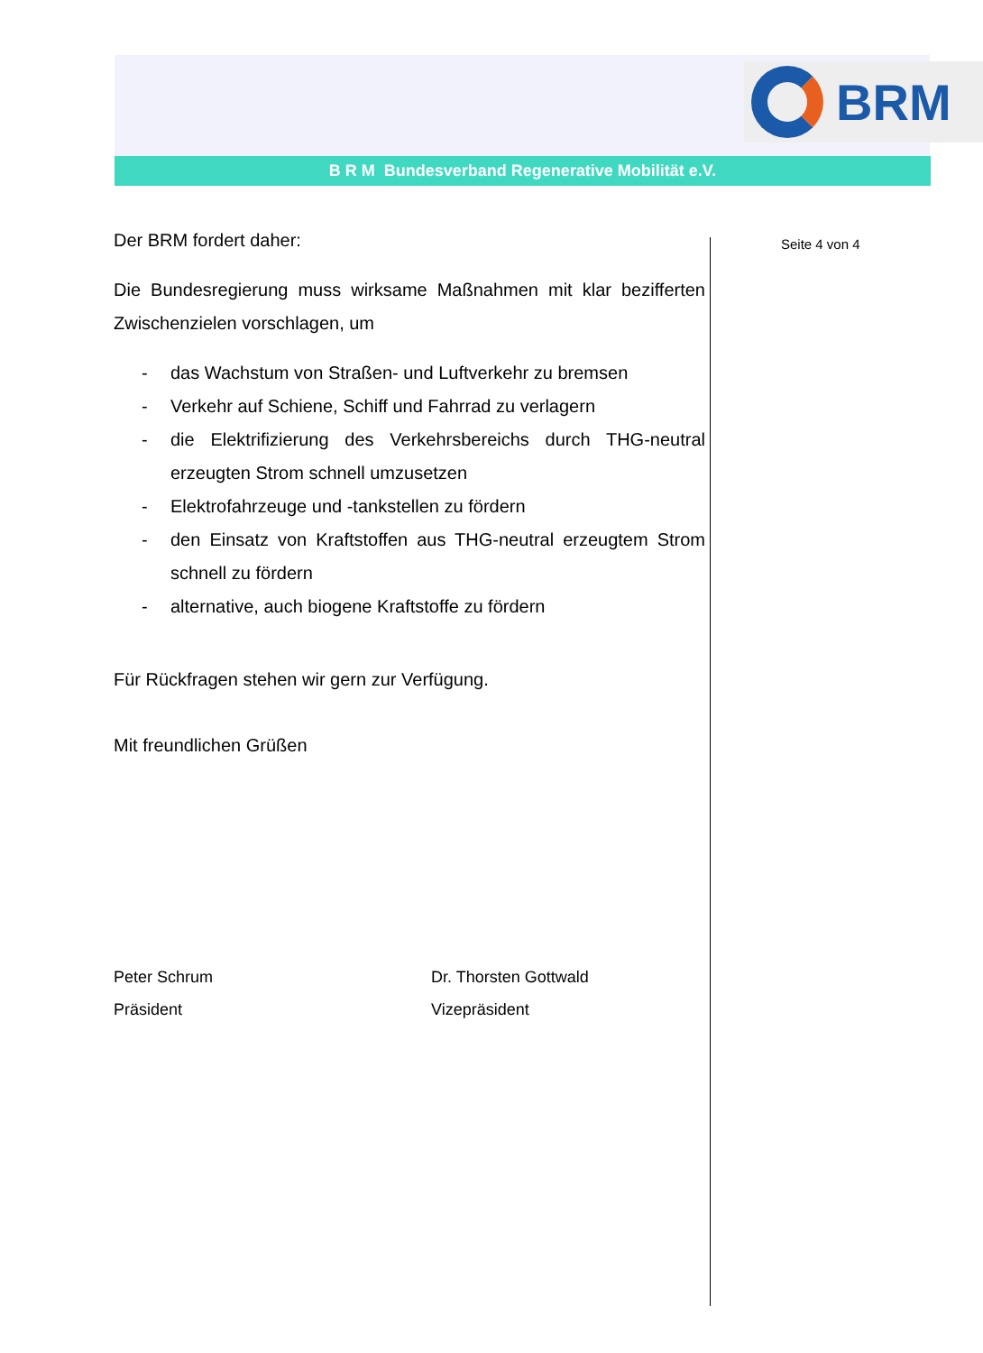BRM
B R M Bundesverband Regenerative Mobilität e.V.
Seite 4 von 4
Der BRM fordert daher:
Die Bundesregierung muss wirksame Maßnahmen mit klar bezifferten Zwischenzielen vorschlagen, um
- das Wachstum von Straßen- und Luftverkehr zu bremsen
- Verkehr auf Schiene, Schiff und Fahrrad zu verlagern
- die Elektrifizierung des Verkehrsbereichs durch THG-neutral erzeugten Strom schnell umzusetzen
- Elektrofahrzeuge und -tankstellen zu fördern
- den Einsatz von Kraftstoffen aus THG-neutral erzeugtem Strom schnell zu fördern
- alternative, auch biogene Kraftstoffe zu fördern
Für Rückfragen stehen wir gern zur Verfügung.
Mit freundlichen Grüßen
Peter Schrum
Präsident
Dr. Thorsten Gottwald
Vizepräsident